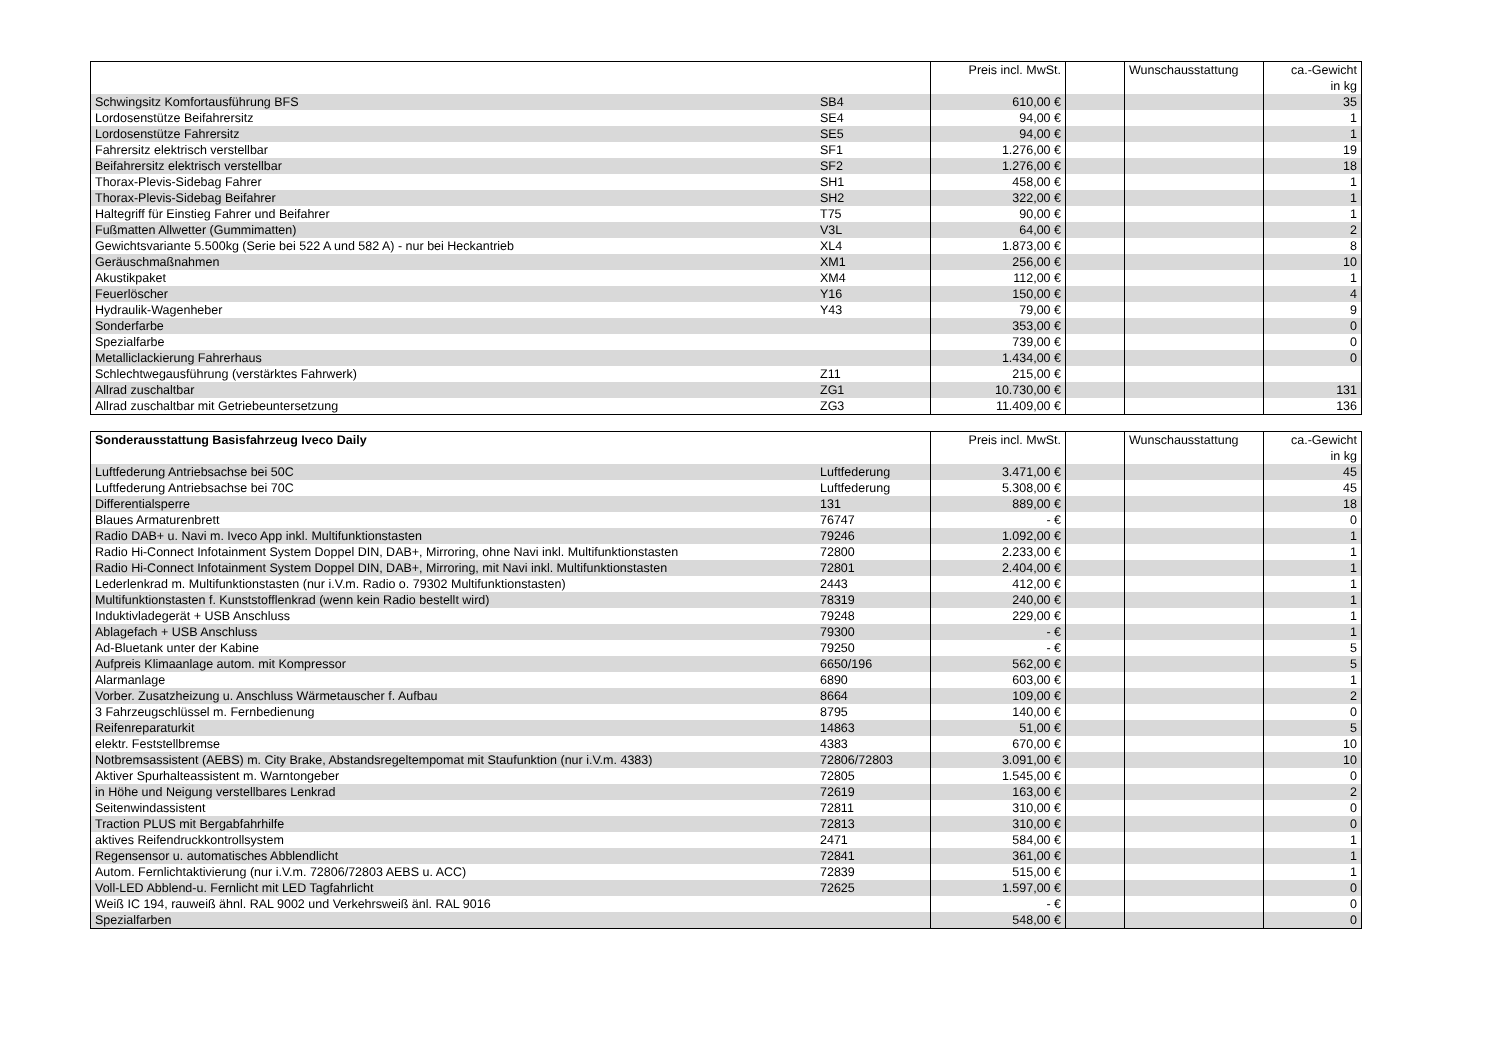| | | Preis incl. MwSt. | | Wunschausstattung | ca.-Gewicht in kg |
| --- | --- | --- | --- | --- | --- |
| Schwingsitz Komfortausführung BFS | SB4 | 610,00 € | | | 35 |
| Lordosenstütze Beifahrersitz | SE4 | 94,00 € | | | 1 |
| Lordosenstütze Fahrersitz | SE5 | 94,00 € | | | 1 |
| Fahrersitz elektrisch verstellbar | SF1 | 1.276,00 € | | | 19 |
| Beifahrersitz elektrisch verstellbar | SF2 | 1.276,00 € | | | 18 |
| Thorax-Plevis-Sidebag Fahrer | SH1 | 458,00 € | | | 1 |
| Thorax-Plevis-Sidebag Beifahrer | SH2 | 322,00 € | | | 1 |
| Haltegriff für Einstieg Fahrer und Beifahrer | T75 | 90,00 € | | | 1 |
| Fußmatten Allwetter (Gummimatten) | V3L | 64,00 € | | | 2 |
| Gewichtsvariante 5.500kg (Serie bei 522 A und 582 A) - nur bei Heckantrieb | XL4 | 1.873,00 € | | | 8 |
| Geräuschmaßnahmen | XM1 | 256,00 € | | | 10 |
| Akustikpaket | XM4 | 112,00 € | | | 1 |
| Feuerlöscher | Y16 | 150,00 € | | | 4 |
| Hydraulik-Wagenheber | Y43 | 79,00 € | | | 9 |
| Sonderfarbe | | 353,00 € | | | 0 |
| Spezialfarbe | | 739,00 € | | | 0 |
| Metalliclackierung Fahrerhaus | | 1.434,00 € | | | 0 |
| Schlechtwegausführung (verstärktes Fahrwerk) | Z11 | 215,00 € | | | |
| Allrad zuschaltbar | ZG1 | 10.730,00 € | | | 131 |
| Allrad zuschaltbar mit Getriebeuntersetzung | ZG3 | 11.409,00 € | | | 136 |
| Sonderausstattung Basisfahrzeug Iveco Daily | | Preis incl. MwSt. | | Wunschausstattung | ca.-Gewicht in kg |
| --- | --- | --- | --- | --- | --- |
| Luftfederung Antriebsachse bei 50C | Luftfederung | 3.471,00 € | | | 45 |
| Luftfederung Antriebsachse bei 70C | Luftfederung | 5.308,00 € | | | 45 |
| Differentialsperre | 131 | 889,00 € | | | 18 |
| Blaues Armaturenbrett | 76747 | - € | | | 0 |
| Radio DAB+ u. Navi m. Iveco App inkl. Multifunktionstasten | 79246 | 1.092,00 € | | | 1 |
| Radio Hi-Connect Infotainment System Doppel DIN, DAB+, Mirroring, ohne Navi inkl. Multifunktionstasten | 72800 | 2.233,00 € | | | 1 |
| Radio Hi-Connect Infotainment System Doppel DIN, DAB+, Mirroring, mit Navi inkl. Multifunktionstasten | 72801 | 2.404,00 € | | | 1 |
| Lederlenkrad m. Multifunktionstasten (nur i.V.m. Radio o. 79302 Multifunktionstasten) | 2443 | 412,00 € | | | 1 |
| Multifunktionstasten f. Kunststofflenkrad (wenn kein Radio bestellt wird) | 78319 | 240,00 € | | | 1 |
| Induktivladegerät + USB Anschluss | 79248 | 229,00 € | | | 1 |
| Ablagefach + USB Anschluss | 79300 | - € | | | 1 |
| Ad-Bluetank unter der Kabine | 79250 | - € | | | 5 |
| Aufpreis Klimaanlage autom. mit Kompressor | 6650/196 | 562,00 € | | | 5 |
| Alarmanlage | 6890 | 603,00 € | | | 1 |
| Vorber. Zusatzheizung u. Anschluss Wärmetauscher f. Aufbau | 8664 | 109,00 € | | | 2 |
| 3 Fahrzeugschlüssel m. Fernbedienung | 8795 | 140,00 € | | | 0 |
| Reifenreparaturkit | 14863 | 51,00 € | | | 5 |
| elektr. Feststellbremse | 4383 | 670,00 € | | | 10 |
| Notbremsassistent (AEBS) m. City Brake, Abstandsregeltempomat mit Staufunktion (nur i.V.m. 4383) | 72806/72803 | 3.091,00 € | | | 10 |
| Aktiver Spurhalteassistent m. Warntongeber | 72805 | 1.545,00 € | | | 0 |
| in Höhe und Neigung verstellbares Lenkrad | 72619 | 163,00 € | | | 2 |
| Seitenwindassistent | 72811 | 310,00 € | | | 0 |
| Traction PLUS mit Bergabfahrhilfe | 72813 | 310,00 € | | | 0 |
| aktives Reifendruckkontrollsystem | 2471 | 584,00 € | | | 1 |
| Regensensor u. automatisches Abblendlicht | 72841 | 361,00 € | | | 1 |
| Autom. Fernlichtaktivierung (nur i.V.m. 72806/72803 AEBS u. ACC) | 72839 | 515,00 € | | | 1 |
| Voll-LED Abblend-u. Fernlicht mit LED Tagfahrlicht | 72625 | 1.597,00 € | | | 0 |
| Weiß IC 194, rauweiß ähnl. RAL 9002 und Verkehrsweiß änl. RAL 9016 | | - € | | | 0 |
| Spezialfarben | | 548,00 € | | | 0 |